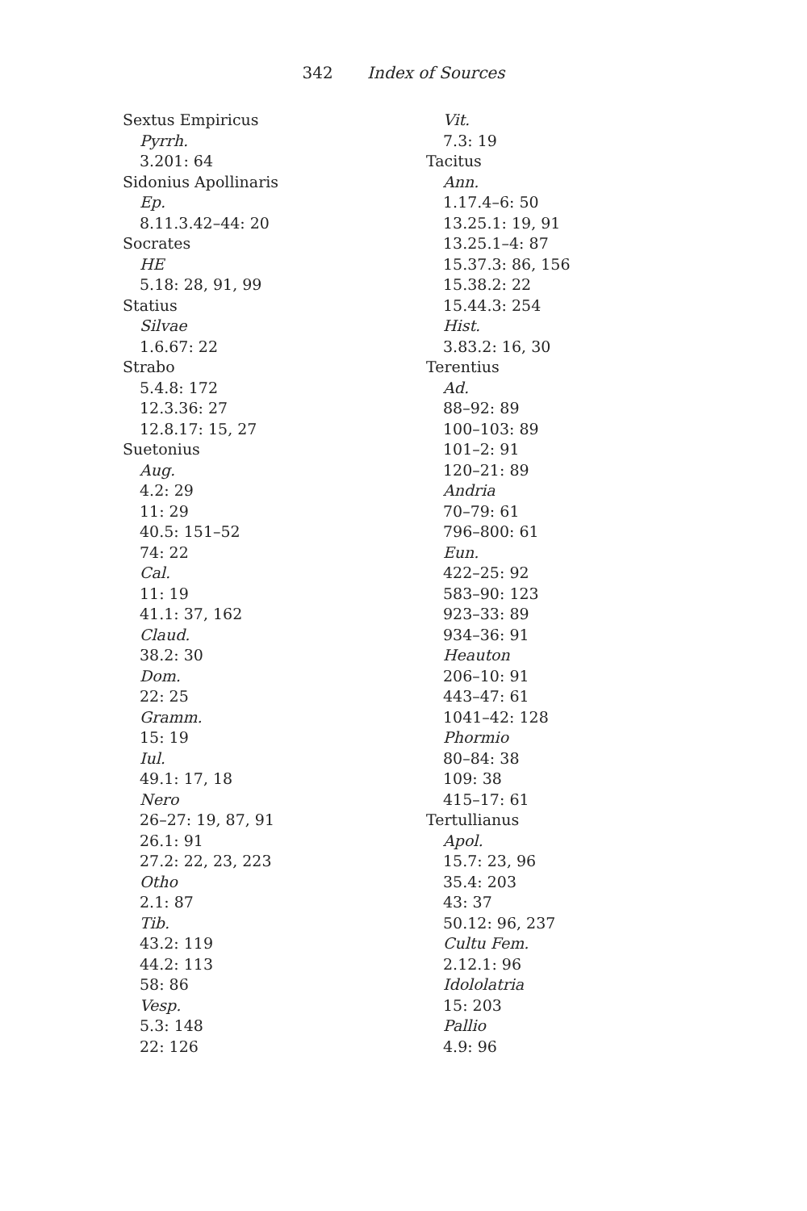342 Index of Sources
Sextus Empiricus
Pyrrh.
3.201: 64
Sidonius Apollinaris
Ep.
8.11.3.42–44: 20
Socrates
HE
5.18: 28, 91, 99
Statius
Silvae
1.6.67: 22
Strabo
5.4.8: 172
12.3.36: 27
12.8.17: 15, 27
Suetonius
Aug.
4.2: 29
11: 29
40.5: 151–52
74: 22
Cal.
11: 19
41.1: 37, 162
Claud.
38.2: 30
Dom.
22: 25
Gramm.
15: 19
Iul.
49.1: 17, 18
Nero
26–27: 19, 87, 91
26.1: 91
27.2: 22, 23, 223
Otho
2.1: 87
Tib.
43.2: 119
44.2: 113
58: 86
Vesp.
5.3: 148
22: 126
Vit.
7.3: 19
Tacitus
Ann.
1.17.4–6: 50
13.25.1: 19, 91
13.25.1–4: 87
15.37.3: 86, 156
15.38.2: 22
15.44.3: 254
Hist.
3.83.2: 16, 30
Terentius
Ad.
88–92: 89
100–103: 89
101–2: 91
120–21: 89
Andria
70–79: 61
796–800: 61
Eun.
422–25: 92
583–90: 123
923–33: 89
934–36: 91
Heauton
206–10: 91
443–47: 61
1041–42: 128
Phormio
80–84: 38
109: 38
415–17: 61
Tertullianus
Apol.
15.7: 23, 96
35.4: 203
43: 37
50.12: 96, 237
Cultu Fem.
2.12.1: 96
Idololatria
15: 203
Pallio
4.9: 96